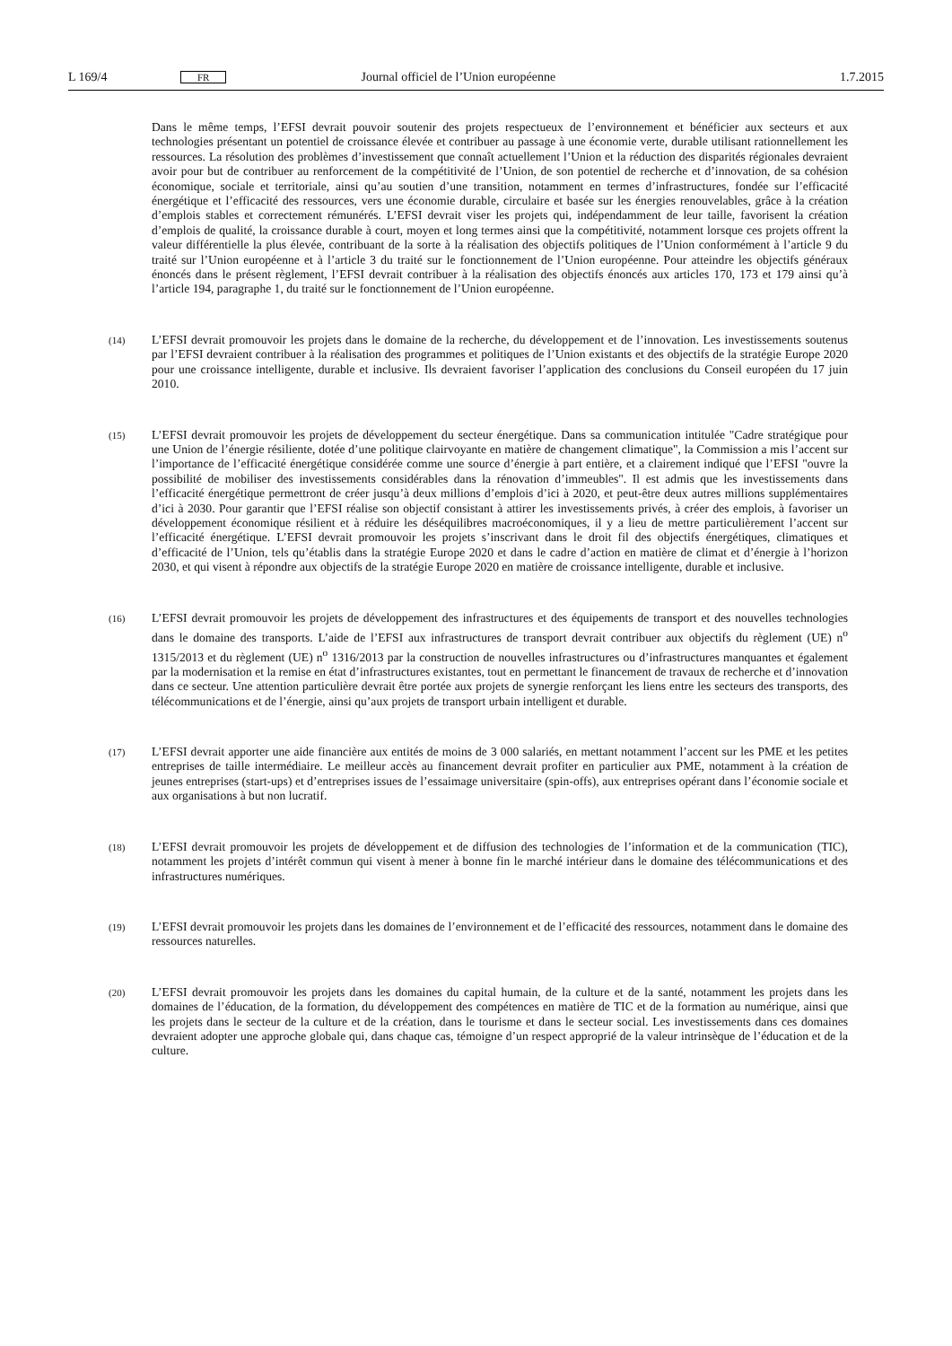L 169/4 FR Journal officiel de l’Union européenne 1.7.2015
Dans le même temps, l’EFSI devrait pouvoir soutenir des projets respectueux de l’environnement et bénéficier aux secteurs et aux technologies présentant un potentiel de croissance élevée et contribuer au passage à une économie verte, durable utilisant rationnellement les ressources. La résolution des problèmes d’investissement que connaît actuellement l’Union et la réduction des disparités régionales devraient avoir pour but de contribuer au renforce­ment de la compétitivité de l’Union, de son potentiel de recherche et d’innovation, de sa cohésion économique, sociale et territoriale, ainsi qu’au soutien d’une transition, notamment en termes d’infrastructures, fondée sur l’efficacité énergétique et l’efficacité des ressources, vers une économie durable, circulaire et basée sur les énergies renouvelables, grâce à la création d’emplois stables et correctement rémunérés. L’EFSI devrait viser les projets qui, indépendamment de leur taille, favorisent la création d’emplois de qualité, la croissance durable à court, moyen et long termes ainsi que la compétitivité, notamment lorsque ces projets offrent la valeur différentielle la plus élevée, contribuant de la sorte à la réalisation des objectifs politiques de l’Union conformément à l’article 9 du traité sur l’Union européenne et à l’article 3 du traité sur le fonctionnement de l’Union européenne. Pour atteindre les objectifs généraux énoncés dans le présent règlement, l’EFSI devrait contribuer à la réalisation des objectifs énoncés aux articles 170, 173 et 179 ainsi qu’à l’article 194, paragraphe 1, du traité sur le fonctionnement de l’Union européenne.
(14)
L’EFSI devrait promouvoir les projets dans le domaine de la recherche, du développement et de l’innovation. Les investissements soutenus par l’EFSI devraient contribuer à la réalisation des programmes et politiques de l’Union existants et des objectifs de la stratégie Europe 2020 pour une croissance intelligente, durable et inclusive. Ils devraient favoriser l’application des conclusions du Conseil européen du 17 juin 2010.
(15)
L’EFSI devrait promouvoir les projets de développement du secteur énergétique. Dans sa communication intitulée "Cadre stratégique pour une Union de l’énergie résiliente, dotée d’une politique clairvoyante en matière de chan­gement climatique", la Commission a mis l’accent sur l’importance de l’efficacité énergétique considérée comme une source d’énergie à part entière, et a clairement indiqué que l’EFSI "ouvre la possibilité de mobiliser des investissements considérables dans la rénovation d’immeubles". Il est admis que les investissements dans l’efficacité énergétique permettront de créer jusqu’à deux millions d’emplois d’ici à 2020, et peut-être deux autres millions supplémentaires d’ici à 2030. Pour garantir que l’EFSI réalise son objectif consistant à attirer les investissements privés, à créer des emplois, à favoriser un développement économique résilient et à réduire les déséquilibres macroéconomiques, il y a lieu de mettre particulièrement l’accent sur l’efficacité énergétique. L’EFSI devrait promou­voir les projets s’inscrivant dans le droit fil des objectifs énergétiques, climatiques et d’efficacité de l’Union, tels qu’établis dans la stratégie Europe 2020 et dans le cadre d’action en matière de climat et d’énergie à l’horizon 2030, et qui visent à répondre aux objectifs de la stratégie Europe 2020 en matière de croissance intelligente, durable et inclusive.
(16)
L’EFSI devrait promouvoir les projets de développement des infrastructures et des équipements de transport et des nouvelles technologies dans le domaine des transports. L’aide de l’EFSI aux infrastructures de transport devrait contribuer aux objectifs du règlement (UE) n<sup>o</sup> 1315/2013 et du règlement (UE) n<sup>o</sup> 1316/2013 par la construction de nouvelles infrastructures ou d’infrastructures manquantes et également par la modernisation et la remise en état d’infrastructures existantes, tout en permettant le financement de travaux de recherche et d’innovation dans ce secteur. Une attention particulière devrait être portée aux projets de synergie renforçant les liens entre les secteurs des transports, des télécommunications et de l’énergie, ainsi qu’aux projets de transport urbain intelligent et durable.
(17)
L’EFSI devrait apporter une aide financière aux entités de moins de 3 000 salariés, en mettant notamment l’accent sur les PME et les petites entreprises de taille intermédiaire. Le meilleur accès au financement devrait profiter en particulier aux PME, notamment à la création de jeunes entreprises (start-ups) et d’entreprises issues de l’essaimage universitaire (spin-offs), aux entreprises opérant dans l’économie sociale et aux organisations à but non lucratif.
(18)
L’EFSI devrait promouvoir les projets de développement et de diffusion des technologies de l’information et de la communication (TIC), notamment les projets d’intérêt commun qui visent à mener à bonne fin le marché intérieur dans le domaine des télécommunications et des infrastructures numériques.
(19)
L’EFSI devrait promouvoir les projets dans les domaines de l’environnement et de l’efficacité des ressources, notamment dans le domaine des ressources naturelles.
(20)
L’EFSI devrait promouvoir les projets dans les domaines du capital humain, de la culture et de la santé, notamment les projets dans les domaines de l’éducation, de la formation, du développement des compétences en matière de TIC et de la formation au numérique, ainsi que les projets dans le secteur de la culture et de la création, dans le tourisme et dans le secteur social. Les investissements dans ces domaines devraient adopter une approche globale qui, dans chaque cas, témoigne d’un respect approprié de la valeur intrinsèque de l’éducation et de la culture.